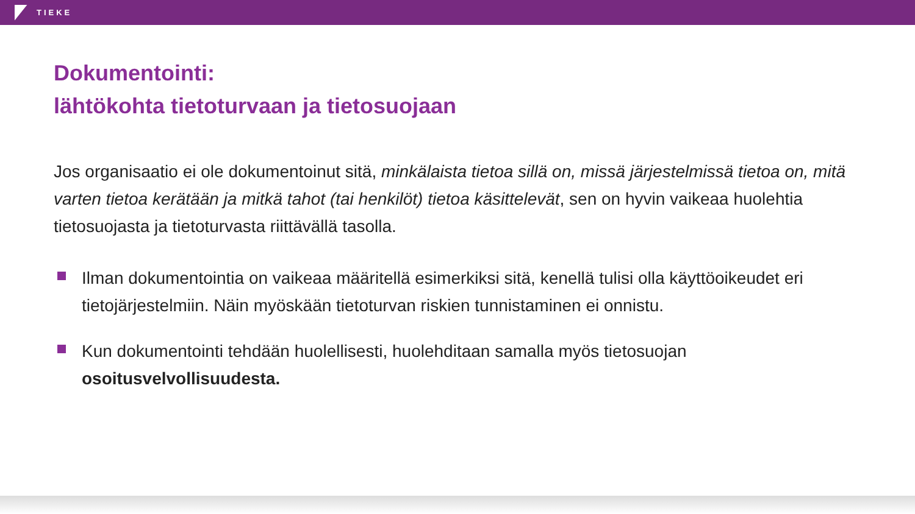TIEKE
Dokumentointi:
lähtökohta tietoturvaan ja tietosuojaan
Jos organisaatio ei ole dokumentoinut sitä, minkälaista tietoa sillä on, missä järjestelmissä tietoa on, mitä varten tietoa kerätään ja mitkä tahot (tai henkilöt) tietoa käsittelevät, sen on hyvin vaikeaa huolehtia tietosuojasta ja tietoturvasta riittävällä tasolla.
Ilman dokumentointia on vaikeaa määritellä esimerkiksi sitä, kenellä tulisi olla käyttöoikeudet eri tietojärjestelmiin. Näin myöskään tietoturvan riskien tunnistaminen ei onnistu.
Kun dokumentointi tehdään huolellisesti, huolehditaan samalla myös tietosuojan osoitusvelvollisuudesta.